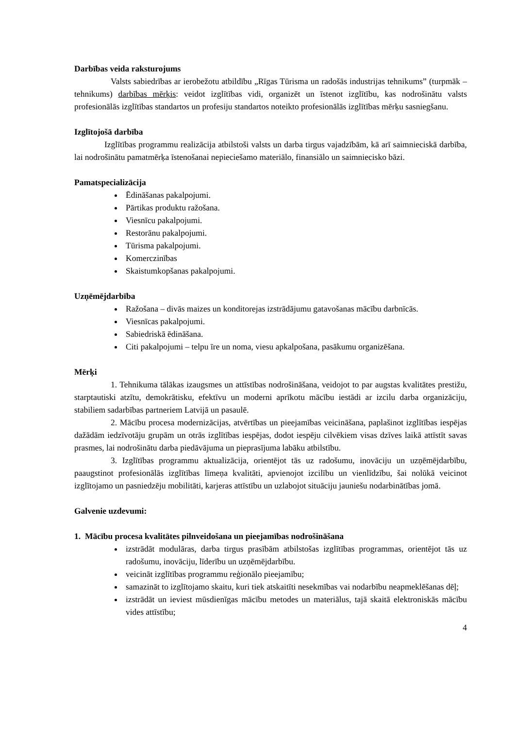Darbības veida raksturojums
Valsts sabiedrības ar ierobežotu atbildību „Rīgas Tūrisma un radošās industrijas tehnikums” (turpmāk – tehnikums) darbības mērķis: veidot izglītības vidi, organizēt un īstenot izglītību, kas nodrošinātu valsts profesionālās izglītības standartos un profesiju standartos noteikto profesionālās izglītības mērķu sasniegšanu.
Izglītojošā darbība
Izglītības programmu realizācija atbilstoši valsts un darba tirgus vajadzībām, kā arī saimnieciskā darbība, lai nodrošinātu pamatmērķa īstenošanai nepieciešamo materiālo, finansiālo un saimniecisko bāzi.
Pamatspecializācija
Ēdināšanas pakalpojumi.
Pārtikas produktu ražošana.
Viesnīcu pakalpojumi.
Restorānu pakalpojumi.
Tūrisma pakalpojumi.
Komerczinības
Skaistumkopšanas pakalpojumi.
Uzņēmējdarbība
Ražošana – divās maizes un konditorejas izstrādājumu gatavošanas mācību darbnīcās.
Viesnīcas pakalpojumi.
Sabiedriskā ēdināšana.
Citi pakalpojumi – telpu īre un noma, viesu apkalpošana, pasākumu organizēšana.
Mērķi
1. Tehnikuma tālākas izaugsmes un attīstības nodrošināšana, veidojot to par augstas kvalitātes prestižu, starptautiski atzītu, demokrātisku, efektīvu un moderni aprīkotu mācību iestādi ar izcilu darba organizāciju, stabiliem sadarbības partneriem Latvijā un pasaulē.
2. Mācību procesa modernizācijas, atvērtības un pieejamības veicināšana, paplašinot izglītības iespējas dažādām iedzīvotāju grupām un otrās izglītības iespējas, dodot iespēju cilvēkiem visas dzīves laikā attīstīt savas prasmes, lai nodrošinātu darba piedāvājuma un pieprasījuma labāku atbilstību.
3. Izglītības programmu aktualizācija, orientējot tās uz radošumu, inovāciju un uzņēmējdarbību, paaugstinot profesionālās izglītības līmeņa kvalitāti, apvienojot izcilību un vienlīdzību, šai nolūkā veicinot izglītojamo un pasniedzēju mobilitāti, karjeras attīstību un uzlabojot situāciju jauniešu nodarbinātības jomā.
Galvenie uzdevumi:
1. Mācību procesa kvalitātes pilnveidošana un pieejamības nodrošināšana
izstrādāt modulāras, darba tirgus prasībām atbilstošas izglītības programmas, orientējot tās uz radošumu, inovāciju, līderību un uzņēmējdarbību.
veicināt izglītības programmu reģionālo pieejamību;
samazināt to izglītojamo skaitu, kuri tiek atskaitīti nesekmības vai nodarbību neapmeklēšanas dēļ;
izstrādāt un ieviest mūsdienīgas mācību metodes un materiālus, tajā skaitā elektroniskās mācību vides attīstību;
4